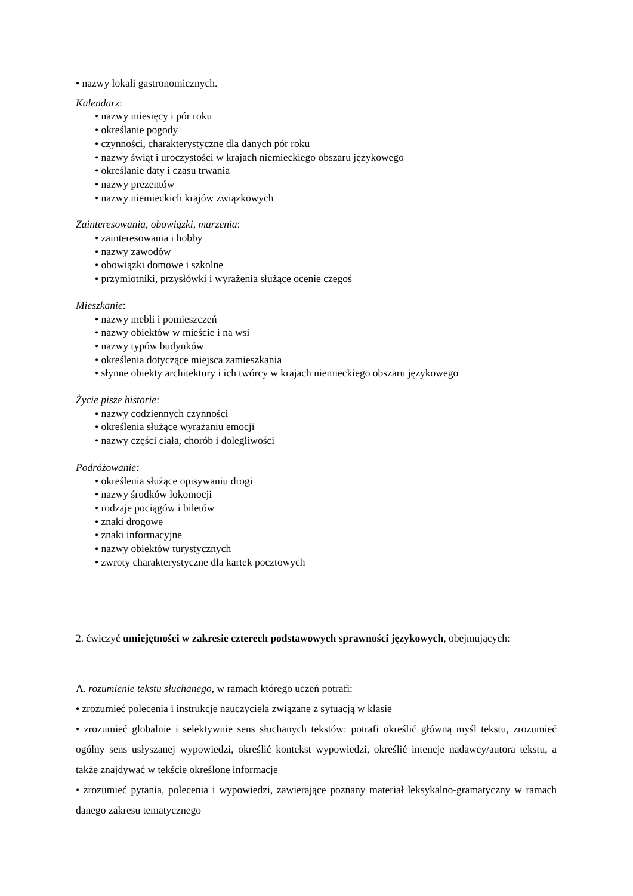• nazwy lokali gastronomicznych.
Kalendarz:
• nazwy miesięcy i pór roku
• określanie pogody
• czynności, charakterystyczne dla danych pór roku
• nazwy świąt i uroczystości w krajach niemieckiego obszaru językowego
• określanie daty i czasu trwania
• nazwy prezentów
• nazwy niemieckich krajów związkowych
Zainteresowania, obowiązki, marzenia:
• zainteresowania i hobby
• nazwy zawodów
• obowiązki domowe i szkolne
• przymiotniki, przysłówki i wyrażenia służące ocenie czegoś
Mieszkanie:
• nazwy mebli i pomieszczeń
• nazwy obiektów w mieście i na wsi
• nazwy typów budynków
• określenia dotyczące miejsca zamieszkania
• słynne obiekty architektury i ich twórcy w krajach niemieckiego obszaru językowego
Życie pisze historie:
• nazwy codziennych czynności
• określenia służące wyrażaniu emocji
• nazwy części ciała, chorób i dolegliwości
Podróżowanie:
• określenia służące opisywaniu drogi
• nazwy środków lokomocji
• rodzaje pociągów i biletów
• znaki drogowe
• znaki informacyjne
• nazwy obiektów turystycznych
• zwroty charakterystyczne dla kartek pocztowych
2. ćwiczyć umiejętności w zakresie czterech podstawowych sprawności językowych, obejmujących:
A. rozumienie tekstu słuchanego, w ramach którego uczeń potrafi:
• zrozumieć polecenia i instrukcje nauczyciela związane z sytuacją w klasie
• zrozumieć globalnie i selektywnie sens słuchanych tekstów: potrafi określić główną myśl tekstu, zrozumieć ogólny sens usłyszanej wypowiedzi, określić kontekst wypowiedzi, określić intencje nadawcy/autora tekstu, a także znajdywać w tekście określone informacje
• zrozumieć pytania, polecenia i wypowiedzi, zawierające poznany materiał leksykalno-gramatyczny w ramach danego zakresu tematycznego